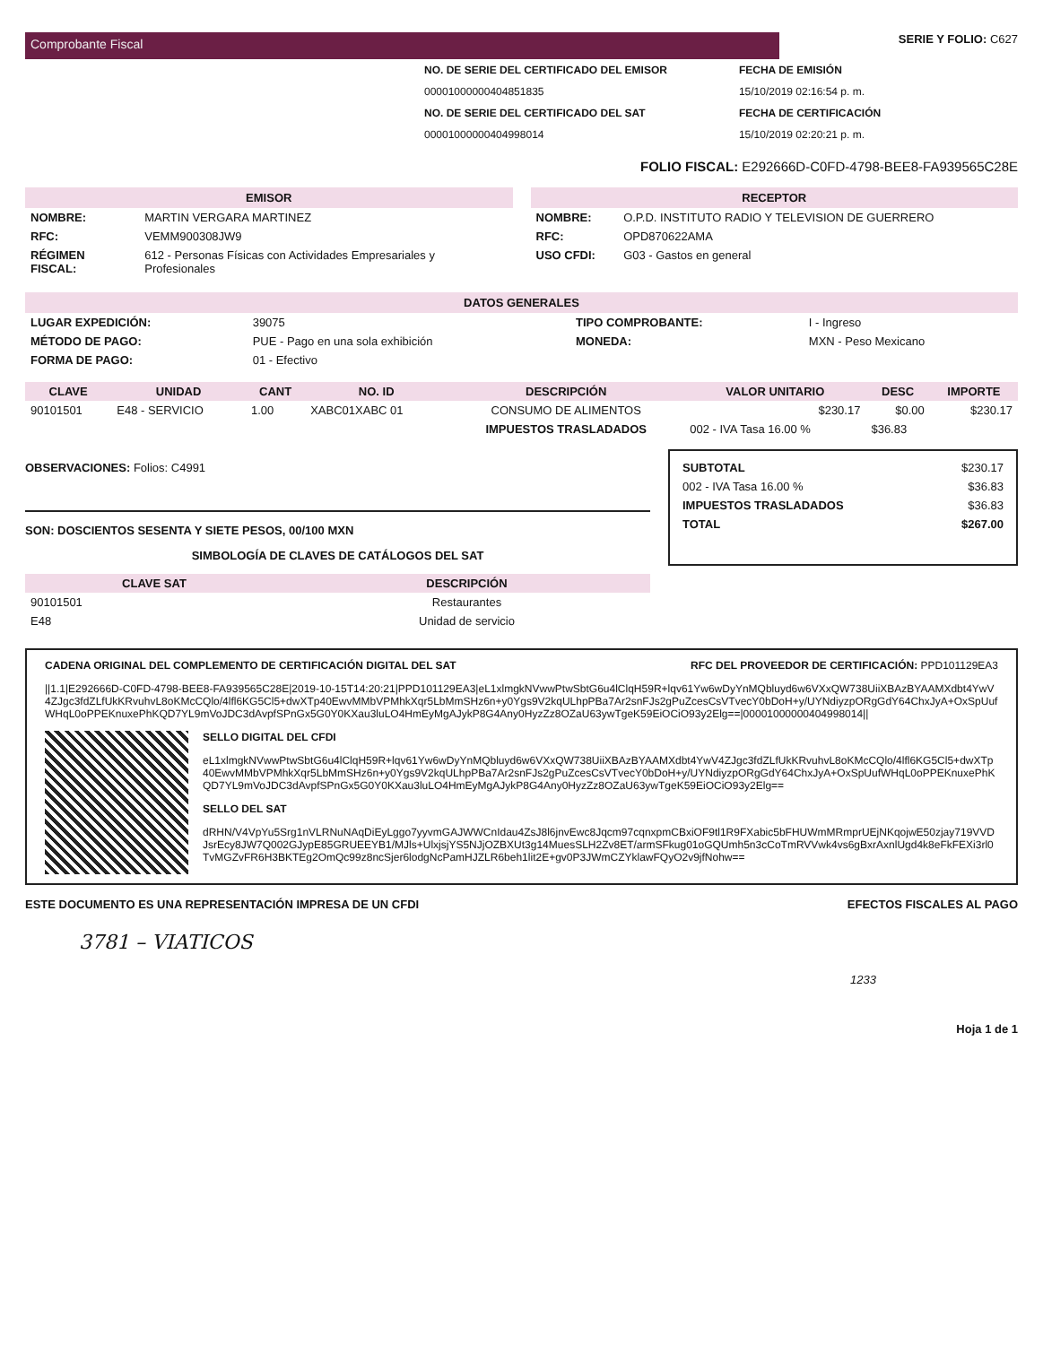Comprobante Fiscal
SERIE Y FOLIO: C627
NO. DE SERIE DEL CERTIFICADO DEL EMISOR
00001000000404851835
NO. DE SERIE DEL CERTIFICADO DEL SAT
00001000000404998014
FECHA DE EMISIÓN
15/10/2019 02:16:54 p. m.
FECHA DE CERTIFICACIÓN
15/10/2019 02:20:21 p. m.
FOLIO FISCAL: E292666D-C0FD-4798-BEE8-FA939565C28E
EMISOR
| NOMBRE: | MARTIN VERGARA MARTINEZ |
| RFC: | VEMM900308JW9 |
| RÉGIMEN FISCAL: | 612 - Personas Físicas con Actividades Empresariales y Profesionales |
RECEPTOR
| NOMBRE: | O.P.D. INSTITUTO RADIO Y TELEVISION DE GUERRERO |
| RFC: | OPD870622AMA |
| USO CFDI: | G03 - Gastos en general |
DATOS GENERALES
| LUGAR EXPEDICIÓN: | 39075 | TIPO COMPROBANTE: | I - Ingreso |
| MÉTODO DE PAGO: | PUE - Pago en una sola exhibición | MONEDA: | MXN - Peso Mexicano |
| FORMA DE PAGO: | 01 - Efectivo | | |
| CLAVE | UNIDAD | CANT | NO. ID | DESCRIPCIÓN | VALOR UNITARIO | DESC | IMPORTE |
| --- | --- | --- | --- | --- | --- | --- | --- |
| 90101501 | E48 - SERVICIO | 1.00 | XABC01XABC 01 | CONSUMO DE ALIMENTOS | $230.17 | $0.00 | $230.17 |
| | | | | IMPUESTOS TRASLADADOS | 002 - IVA Tasa 16.00 % | $36.83 | |
OBSERVACIONES: Folios: C4991
SON: DOSCIENTOS SESENTA Y SIETE PESOS, 00/100 MXN
SIMBOLOGÍA DE CLAVES DE CATÁLOGOS DEL SAT
| CLAVE SAT | DESCRIPCIÓN |
| --- | --- |
| 90101501 | Restaurantes |
| E48 | Unidad de servicio |
| SUBTOTAL | $230.17 |
| 002 - IVA Tasa 16.00 % | $36.83 |
| IMPUESTOS TRASLADADOS | $36.83 |
| TOTAL | $267.00 |
CADENA ORIGINAL DEL COMPLEMENTO DE CERTIFICACIÓN DIGITAL DEL SAT RFC DEL PROVEEDOR DE CERTIFICACIÓN: PPD101129EA3
||1.1|E292666D-C0FD-4798-BEE8-FA939565C28E|2019-10-15T14:20:21|PPD101129EA3|eL1xlmgkNVwwPtwSbtG6u4lClqH59R+lqv61Yw6wDyYnMQbluyd6w6VXxQW738UiiXBAzBYAAMXdbt4YwV4ZJgc3fdZLfUkKRvuhvL8oKMcCQlo/4lfl6KG5Cl5+dwXTp40EwvMMbVPMhkXqr5LbMmSHz6n+y0Ygs9V2kqULhpPBa7Ar2snFJs2gPuZcesCsVTvecY0bDoH+y/UYNdiyzpORgGdY64ChxJyA+OxSpUufWHqL0oPPEKnuxePhKQD7YL9mVoJDC3dAvpfSPnGx5G0Y0KXau3luLO4HmEyMgAJykP8G4Any0HyzZz8OZaU63ywTgeK59EiOCiO93y2Elg==|00001000000404998014||
SELLO DIGITAL DEL CFDI
eL1xlmgkNVwwPtwSbtG6u4lClqH59R+lqv61Yw6wDyYnMQbluyd6w6VXxQW738UiiXBAzBYAAMXdbt4YwV4ZJgc3fdZLfUkKRvuhvL8oKMcCQlo/4lfl6KG5Cl5+dwXTp40EwvMMbVPMhkXqr5LbMmSHz6n+y0Ygs9V2kqULhpPBa7Ar2snFJs2gPuZcesCsVTvecY0bDoH+y/UYNdiyzpORgGdY64ChxJyA+OxSpUufWHqL0oPPEKnuxePhKQD7YL9mVoJDC3dAvpfSPnGx5G0Y0KXau3luLO4HmEyMgAJykP8G4Any0HyzZz8OZaU63ywTgeK59EiOCiO93y2Elg==
SELLO DEL SAT
dRHN/V4VpYu5Srg1nVLRNuNAqDiEyLggo7yyvmGAJWWCnIdau4ZsJ8l6jnvEwc8Jqcm97cqnxpmCBxiOF9tl1R9FXabic5bFHUWmMRmprUEjNKqojwE50zjay719VVDJsrEcy8JW7Q002GJypE85GRUEEYB1/MJls+UlxjsjYS5NJjOZBXUt3g14MuesSLH2Zv8ET/armSFkug01oGQUmh5n3cCoTmRVVwk4vs6gBxrAxnlUgd4k8eFkFEXi3rl0TvMGZvFR6H3BKTEg2OmQc99z8ncSjer6lodgNcPamHJZLR6beh1lit2E+gv0P3JWmCZYklawFQyO2v9jfNohw==
ESTE DOCUMENTO ES UNA REPRESENTACIÓN IMPRESA DE UN CFDI EFECTOS FISCALES AL PAGO
3781 – VIATICOS
1233
Hoja 1 de 1